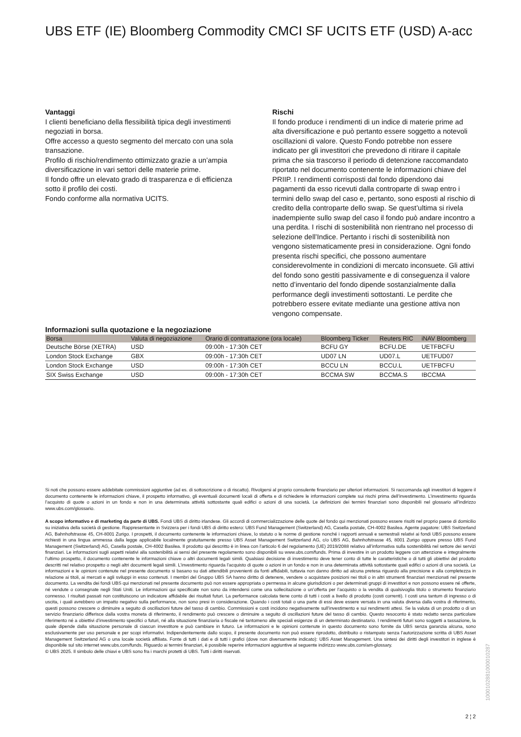UBS ETF (IE) Bloomberg Commodity CMCI SF UCITS ETF (USD) A-acc
Vantaggi
I clienti beneficiano della flessibilità tipica degli investimenti negoziati in borsa.
Offre accesso a questo segmento del mercato con una sola transazione.
Profilo di rischio/rendimento ottimizzato grazie a un’ampia diversificazione in vari settori delle materie prime.
Il fondo offre un elevato grado di trasparenza e di efficienza sotto il profilo dei costi.
Fondo conforme alla normativa UCITS.
Rischi
Il fondo produce i rendimenti di un indice di materie prime ad alta diversificazione e può pertanto essere soggetto a notevoli oscillazioni di valore. Questo Fondo potrebbe non essere indicato per gli investitori che prevedono di ritirare il capitale prima che sia trascorso il periodo di detenzione raccomandato riportato nel documento contenente le informazioni chiave del PRIIP. I rendimenti corrisposti dal fondo dipendono dai pagamenti da esso ricevuti dalla controparte di swap entro i termini dello swap del caso e, pertanto, sono esposti al rischio di credito della controparte dello swap. Se quest’ultima si rivela inadempiente sullo swap del caso il fondo può andare incontro a una perdita. I rischi di sostenibilità non rientrano nel processo di selezione dell’Indice. Pertanto i rischi di sostenibilità non vengono sistematicamente presi in considerazione. Ogni fondo presenta rischi specifici, che possono aumentare considerevolmente in condizioni di mercato inconsuete. Gli attivi del fondo sono gestiti passivamente e di conseguenza il valore netto d’inventario del fondo dipende sostanzialmente dalla performance degli investimenti sottostanti. Le perdite che potrebbero essere evitate mediante una gestione attiva non vengono compensate.
Informazioni sulla quotazione e la negoziazione
| Borsa | Valuta di negoziazione | Orario di contrattazione (ora locale) | Bloomberg Ticker | Reuters RIC | iNAV Bloomberg |
| --- | --- | --- | --- | --- | --- |
| Deutsche Börse (XETRA) | USD | 09:00h - 17:30h CET | BCFU GY | BCFU.DE | UETFBCFU |
| London Stock Exchange | GBX | 09:00h - 17:30h CET | UD07 LN | UD07.L | UETFUD07 |
| London Stock Exchange | USD | 09:00h - 17:30h CET | BCCU LN | BCCU.L | UETFBCFU |
| SIX Swiss Exchange | USD | 09:00h - 17:30h CET | BCCMA SW | BCCMA.S | IBCCMA |
Si noti che possono essere addebitate commissioni aggiuntive (ad es. di sottoscrizione o di riscatto). Rivolgersi al proprio consulente finanziario per ulteriori informazioni. Si raccomanda agli investitori di leggere il documento contenente le informazioni chiave, il prospetto informativo, gli eventuali documenti locali di offerta e di richiedere le informazioni complete sui rischi prima dell’investimento. L’investimento riguarda l’acquisto di quote o azioni in un fondo e non in una determinata attività sottostante quali edifici o azioni di una società. Le definizioni dei termini finanziari sono disponibili nel glossario all’indirizzo www.ubs.com/glossario.
A scopo informativo e di marketing da parte di UBS. Fondi UBS di diritto irlandese. Gli accordi di commercializzazione delle quote del fondo qui menzionati possono essere risolti nel proprio paese di domicilio su iniziativa della società di gestione. Rappresentante in Svizzera per i fondi UBS di diritto estero: UBS Fund Management (Switzerland) AG, Casella postale, CH-4002 Basilea. Agente pagatore: UBS Switzerland AG, Bahnhofstrasse 45, CH-8001 Zurigo. I prospetti, il documento contenente le informazioni chiave, lo statuto o le norme di gestione nonché i rapporti annuali e semestrali relativi ai fondi UBS possono essere richiesti in una lingua ammessa dalla legge applicabile localmente gratuitamente presso UBS Asset Management Switzerland AG, c/o UBS AG, Bahnhofstrasse 45, 8001 Zurigo oppure presso UBS Fund Management (Switzerland) AG, Casella postale, CH-4002 Basilea. Il prodotto qui descritto è in linea con l'articolo 6 del regolamento (UE) 2019/2088 relativo all’informativa sulla sostenibilità nel settore dei servizi finanziari. Le informazioni sugli aspetti relativi alla sostenibilità ai sensi del presente regolamento sono disponibili su www.ubs.com/funds. Prima di investire in un prodotto leggere con attenzione e integralmente l’ultimo prospetto, il documento contenente le informazioni chiave o altri documenti legali simili. Qualsiasi decisione di investimento deve tener conto di tutte le caratteristiche o di tutti gli obiettivi del prodotto descritti nel relativo prospetto o negli altri documenti legali simili. L’investimento riguarda l’acquisto di quote o azioni in un fondo e non in una determinata attività sottostante quali edifici o azioni di una società. Le informazioni e le opinioni contenute nel presente documento si basano su dati attendibili provenienti da fonti affidabili, tuttavia non danno diritto ad alcuna pretesa riguardo alla precisione e alla completezza in relazione ai titoli, ai mercati e agli sviluppi in esso contenuti. I membri del Gruppo UBS SA hanno diritto di detenere, vendere o acquistare posizioni nei titoli o in altri strumenti finanziari menzionati nel presente documento. La vendita dei fondi UBS qui menzionati nel presente documento può non essere appropriata o permessa in alcune giurisdizioni o per determinati gruppi di investitori e non possono essere né offerte, né vendute o consegnate negli Stati Uniti. Le informazioni qui specificate non sono da intendersi come una sollecitazione o un’offerta per l’acquisto o la vendita di qualsivoglia titolo o strumento finanziario connesso. I risultati passati non costituiscono un indicatore affidabile dei risultati futuri. La performance calcolata tiene conto di tutti i costi a livello di prodotto (costi correnti). I costi una tantum di ingresso o di uscita, i quali avrebbero un impatto negativo sulla performance, non sono presi in considerazione. Quando i costi totali o una parte di essi deve essere versata in una valuta diversa dalla vostra di riferimento, questi possono crescere o diminuire a seguito di oscillazioni future del tasso di cambio. Commissioni e costi incidono negativamente sull’investimento e sui rendimenti attesi. Se la valuta di un prodotto o di un servizio finanziario differisce dalla vostra moneta di riferimento, il rendimento può crescere o diminuire a seguito di oscillazioni future del tasso di cambio. Questo resoconto è stato redatto senza particolare riferimento né a obiettivi d’investimento specifici o futuri, né alla situazione finanziaria o fiscale né tantomeno alle speciali esigenze di un determinato destinatario. I rendimenti futuri sono soggetti a tassazione, la quale dipende dalla situazione personale di ciascun investitore e può cambiare in futuro. Le informazioni e le opinioni contenute in questo documento sono fornite da UBS senza garanzia alcuna, sono esclusivamente per uso personale e per scopi informativi. Indipendentemente dallo scopo, il presente documento non può essere riprodotto, distribuito o ristampato senza l’autorizzazione scritta di UBS Asset Management Switzerland AG o una locale società affiliata. Fonte di tutti i dati e di tutti i grafici (dove non diversamente indicato): UBS Asset Management. Una sintesi dei diritti degli investitori in inglese è disponibile sul sito internet www.ubs.com/funds. Riguardo ai termini finanziari, è possibile reperire informazioni aggiuntive al seguente indirizzo www.ubs.com/am-glossary.
© UBS 2025. Il simbolo delle chiavi e UBS sono fra i marchi protetti di UBS. Tutti i diritti riservati.
1000102881000010287
2 ¦ 2